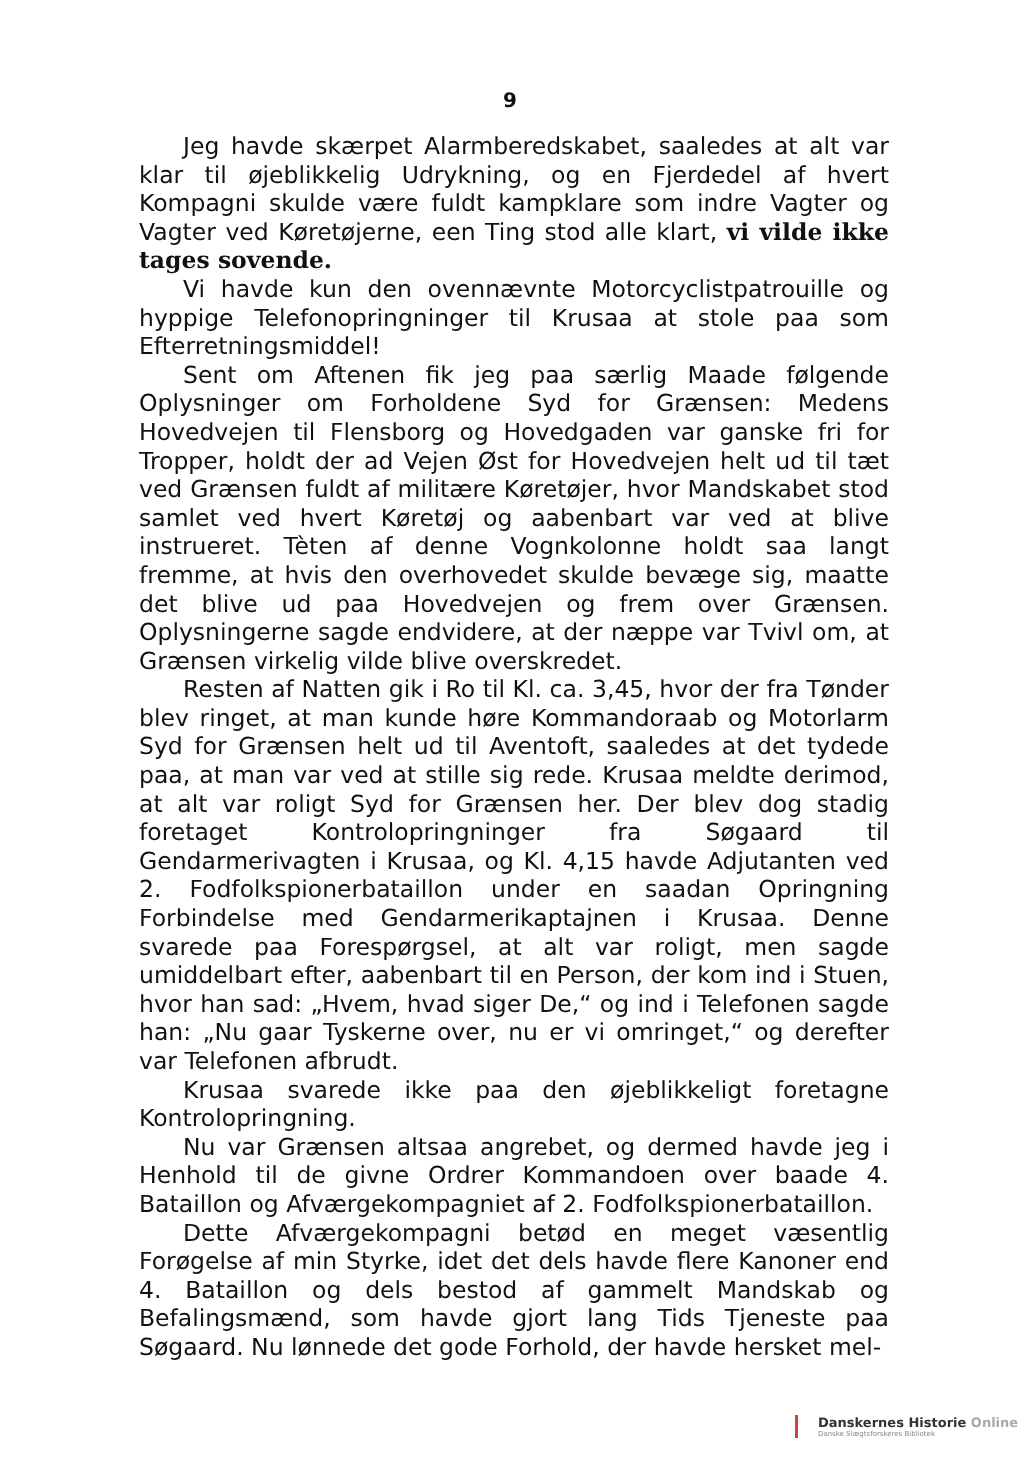9
Jeg havde skærpet Alarmberedskabet, saaledes at alt var klar til øjeblikkelig Udrykning, og en Fjerdedel af hvert Kompagni skulde være fuldt kampklare som indre Vagter og Vagter ved Køretøjerne, een Ting stod alle klart, vi vilde ikke tages sovende.
Vi havde kun den ovennævnte Motorcyclistpatrouille og hyppige Telefonopringninger til Krusaa at stole paa som Efterretningsmiddel!
Sent om Aftenen fik jeg paa særlig Maade følgende Oplysninger om Forholdene Syd for Grænsen: Medens Hovedvejen til Flensborg og Hovedgaden var ganske fri for Tropper, holdt der ad Vejen Øst for Hovedvejen helt ud til tæt ved Grænsen fuldt af militære Køretøjer, hvor Mandskabet stod samlet ved hvert Køretøj og aabenbart var ved at blive instrueret. Tèten af denne Vognkolonne holdt saa langt fremme, at hvis den overhovedet skulde bevæge sig, maatte det blive ud paa Hovedvejen og frem over Grænsen. Oplysningerne sagde endvidere, at der næppe var Tvivl om, at Grænsen virkelig vilde blive overskredet.
Resten af Natten gik i Ro til Kl. ca. 3,45, hvor der fra Tønder blev ringet, at man kunde høre Kommandoraab og Motorlarm Syd for Grænsen helt ud til Aventoft, saaledes at det tydede paa, at man var ved at stille sig rede. Krusaa meldte derimod, at alt var roligt Syd for Grænsen her. Der blev dog stadig foretaget Kontrolopringninger fra Søgaard til Gendarmerivagten i Krusaa, og Kl. 4,15 havde Adjutanten ved 2. Fodfolkspionerbataillon under en saadan Opringning Forbindelse med Gendarmerikaptajnen i Krusaa. Denne svarede paa Forespørgsel, at alt var roligt, men sagde umiddelbart efter, aabenbart til en Person, der kom ind i Stuen, hvor han sad: „Hvem, hvad siger De,“ og ind i Telefonen sagde han: „Nu gaar Tyskerne over, nu er vi omringet,“ og derefter var Telefonen afbrudt.
Krusaa svarede ikke paa den øjeblikkeligt foretagne Kontrolopringning.
Nu var Grænsen altsaa angrebet, og dermed havde jeg i Henhold til de givne Ordrer Kommandoen over baade 4. Bataillon og Afværgekompagniet af 2. Fodfolkspionerbataillon.
Dette Afværgekompagni betød en meget væsentlig Forøgelse af min Styrke, idet det dels havde flere Kanoner end 4. Bataillon og dels bestod af gammelt Mandskab og Befalingsmænd, som havde gjort lang Tids Tjeneste paa Søgaard. Nu lønnede det gode Forhold, der havde hersket mel-
Danskernes Historie Online
Danske Slægtsforskeres Bibliotek